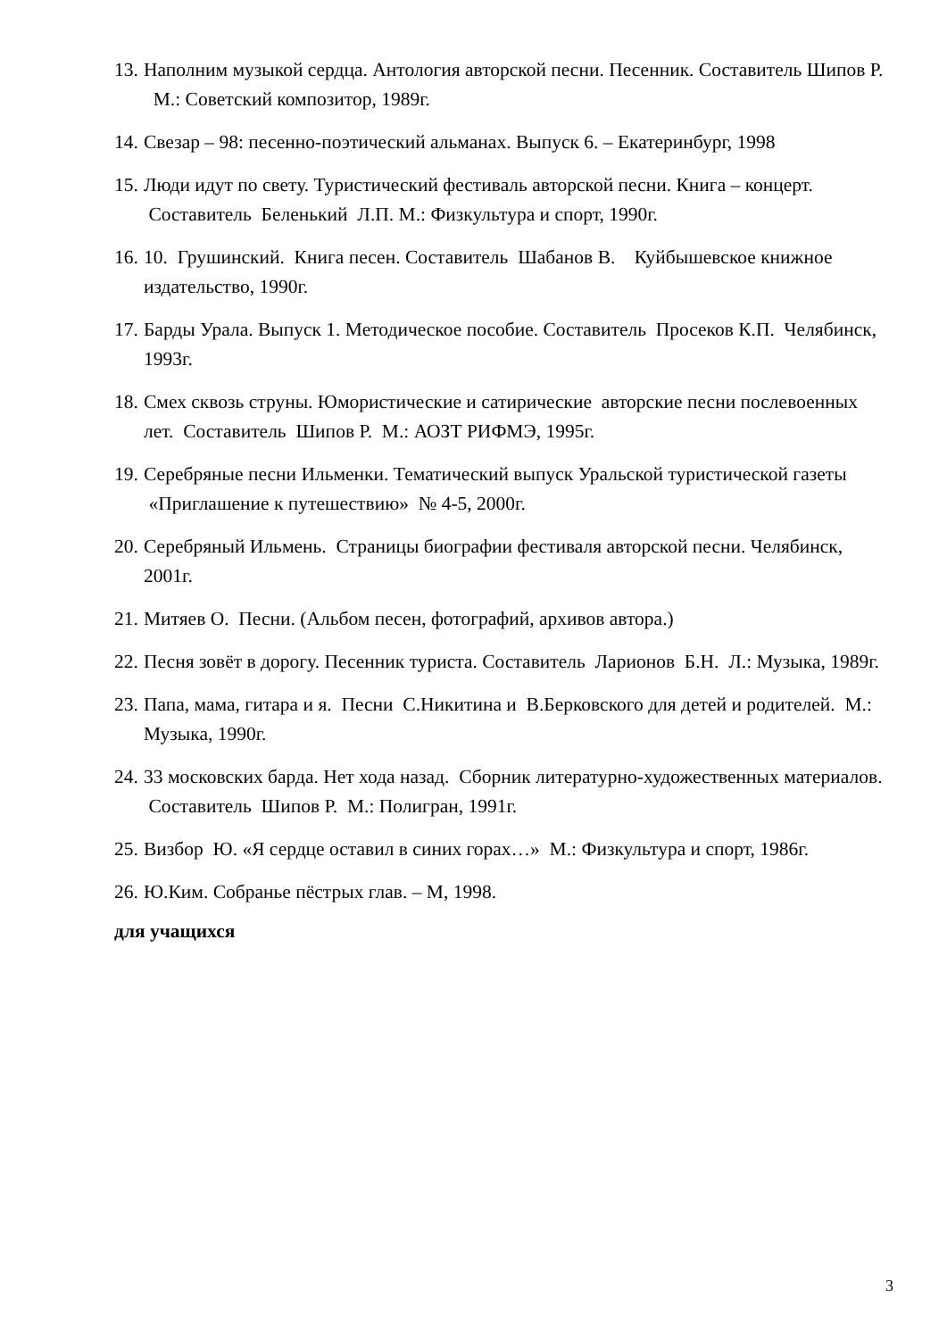13. Наполним музыкой сердца. Антология авторской песни. Песенник. Составитель Шипов Р. М.: Советский композитор, 1989г.
14. Свезар – 98: песенно-поэтический альманах. Выпуск 6. – Екатеринбург, 1998
15. Люди идут по свету. Туристический фестиваль авторской песни. Книга – концерт. Составитель Беленький Л.П. М.: Физкультура и спорт, 1990г.
16. 10. Грушинский. Книга песен. Составитель Шабанов В. Куйбышевское книжное издательство, 1990г.
17. Барды Урала. Выпуск 1. Методическое пособие. Составитель Просеков К.П. Челябинск, 1993г.
18. Смех сквозь струны. Юмористические и сатирические авторские песни послевоенных лет. Составитель Шипов Р. М.: АОЗТ РИФМЭ, 1995г.
19. Серебряные песни Ильменки. Тематический выпуск Уральской туристической газеты «Приглашение к путешествию» № 4-5, 2000г.
20. Серебряный Ильмень. Страницы биографии фестиваля авторской песни. Челябинск, 2001г.
21. Митяев О. Песни. (Альбом песен, фотографий, архивов автора.)
22. Песня зовёт в дорогу. Песенник туриста. Составитель Ларионов Б.Н. Л.: Музыка, 1989г.
23. Папа, мама, гитара и я. Песни С.Никитина и В.Берковского для детей и родителей. М.: Музыка, 1990г.
24. 33 московских барда. Нет хода назад. Сборник литературно-художественных материалов. Составитель Шипов Р. М.: Полигран, 1991г.
25. Визбор Ю. «Я сердце оставил в синих горах…» М.: Физкультура и спорт, 1986г.
26. Ю.Ким. Собранье пёстрых глав. – М, 1998.
для учащихся
3